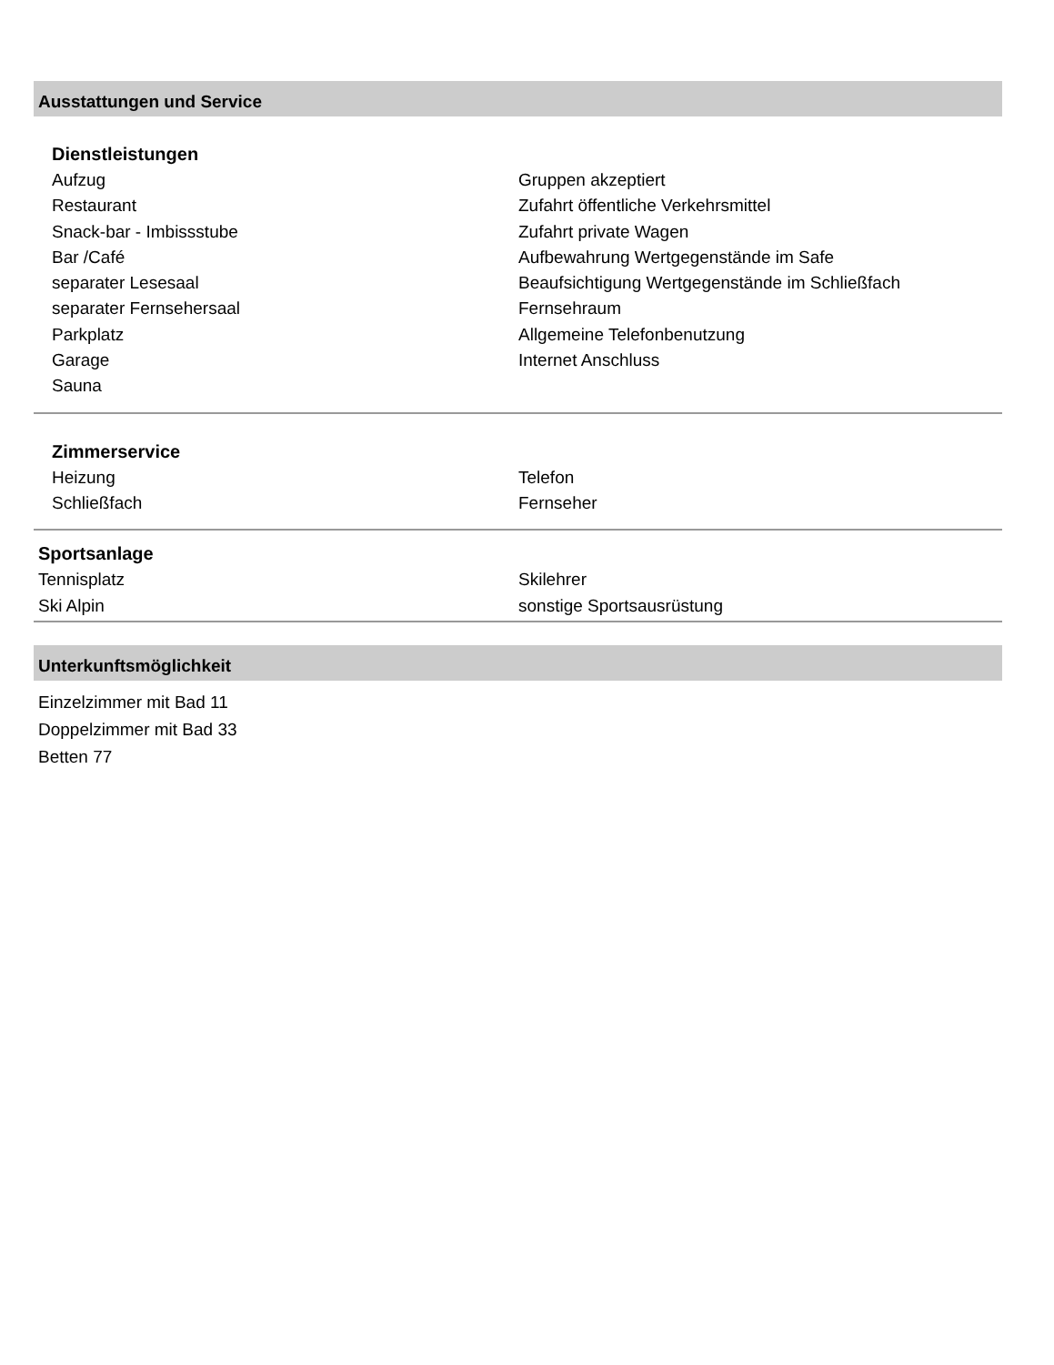Ausstattungen und Service
Dienstleistungen
Aufzug
Restaurant
Snack-bar - Imbissstube
Bar /Café
separater Lesesaal
separater Fernsehersaal
Parkplatz
Garage
Sauna
Gruppen akzeptiert
Zufahrt öffentliche Verkehrsmittel
Zufahrt private Wagen
Aufbewahrung Wertgegenstände im Safe
Beaufsichtigung Wertgegenstände im Schließfach
Fernsehraum
Allgemeine Telefonbenutzung
Internet Anschluss
Zimmerservice
Heizung
Schließfach
Telefon
Fernseher
Sportsanlage
Tennisplatz
Ski Alpin
Skilehrer
sonstige Sportsausrüstung
Unterkunftsmöglichkeit
Einzelzimmer mit Bad 11
Doppelzimmer mit Bad 33
Betten 77